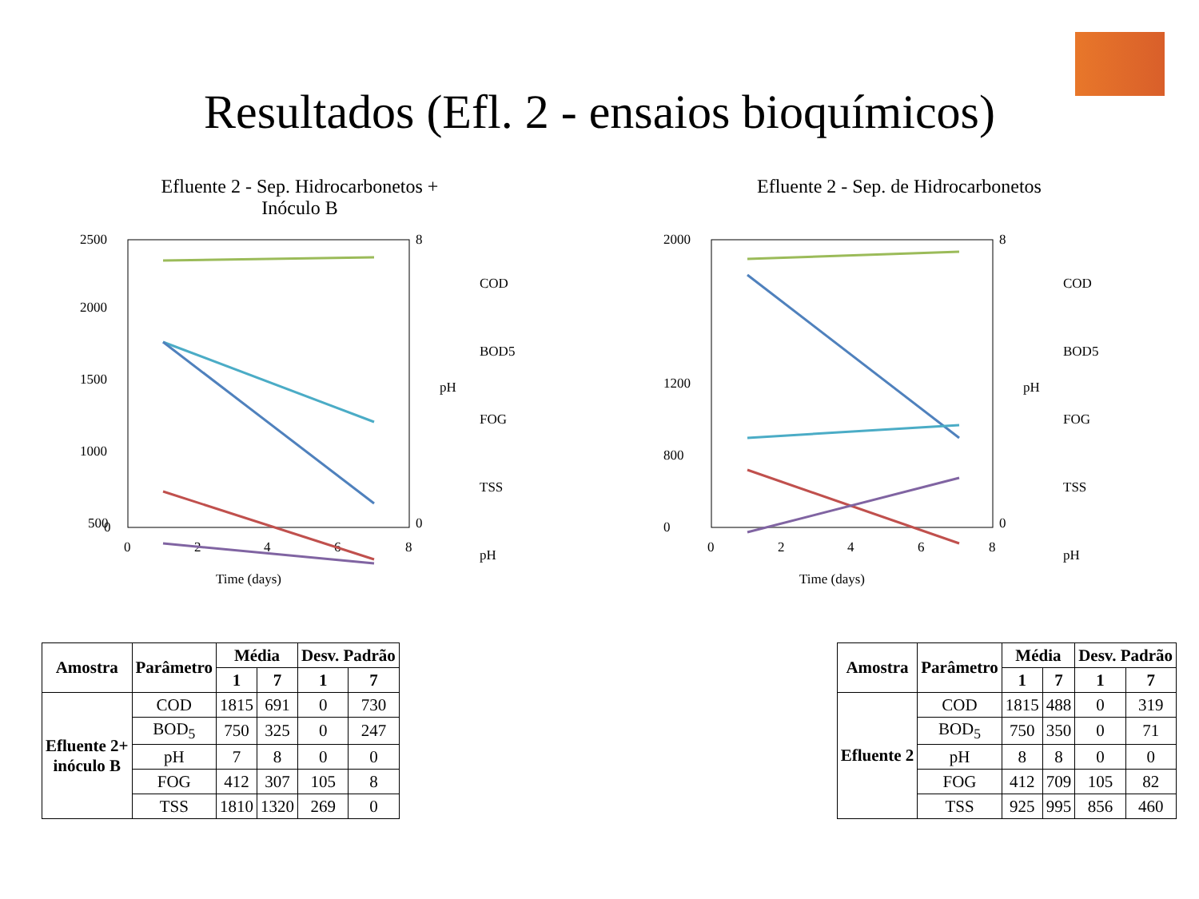Resultados (Efl. 2 - ensaios bioquímicos)
Efluente 2 - Sep. Hidrocarbonetos +
Inóculo B
2500
2000
1500
1000
500
0
0
2
4
6
8
8
0
pH
Time (days)
COD
BOD5
FOG
TSS
pH
Efluente 2 - Sep. de Hidrocarbonetos
2000
1200
800
0
0
2
4
6
8
8
0
pH
Time (days)
COD
BOD5
FOG
TSS
pH
| Amostra | Parâmetro | Média | | Desv. Padrão | |
| --- | --- | --- | --- | --- | --- |
| | | 1 | 7 | 1 | 7 |
| Efluente 2+ inóculo B | COD | 1815 | 691 | 0 | 730 |
| | BOD<sub>5</sub> | 750 | 325 | 0 | 247 |
| | pH | 7 | 8 | 0 | 0 |
| | FOG | 412 | 307 | 105 | 8 |
| | TSS | 1810 | 1320 | 269 | 0 |
| Amostra | Parâmetro | Média | | Desv. Padrão | |
| --- | --- | --- | --- | --- | --- |
| | | 1 | 7 | 1 | 7 |
| Efluente 2 | COD | 1815 | 488 | 0 | 319 |
| | BOD<sub>5</sub> | 750 | 350 | 0 | 71 |
| | pH | 8 | 8 | 0 | 0 |
| | FOG | 412 | 709 | 105 | 82 |
| | TSS | 925 | 995 | 856 | 460 |